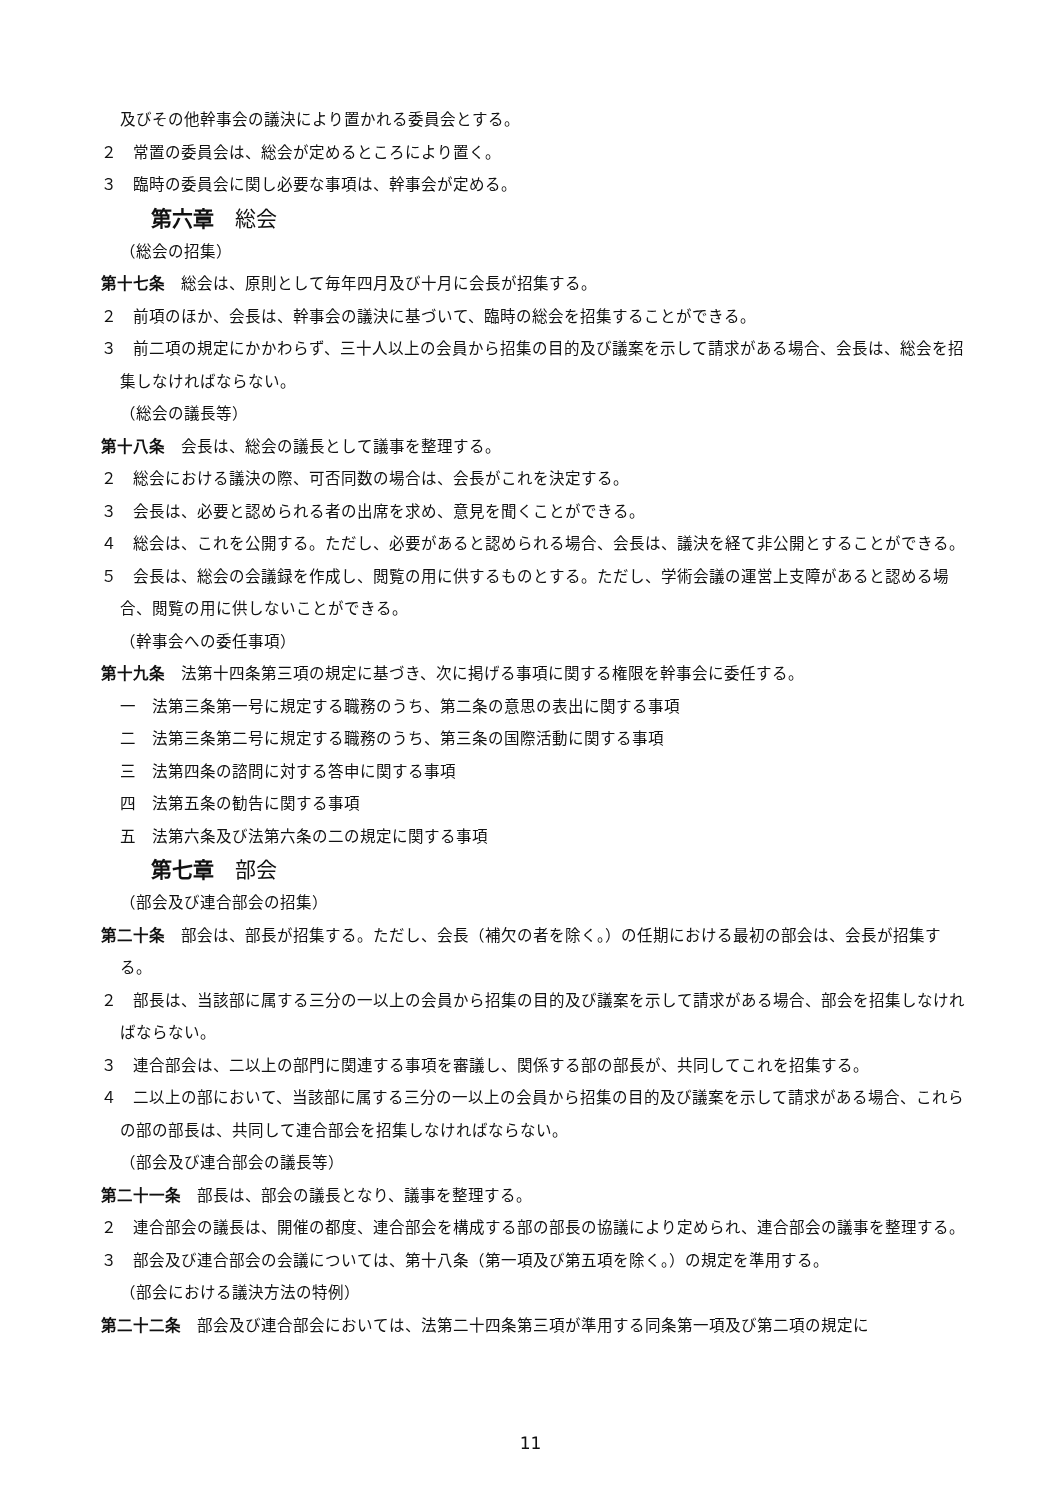及びその他幹事会の議決により置かれる委員会とする。
２　常置の委員会は、総会が定めるところにより置く。
３　臨時の委員会に関し必要な事項は、幹事会が定める。
第六章　総会
（総会の招集）
第十七条　総会は、原則として毎年四月及び十月に会長が招集する。
２　前項のほか、会長は、幹事会の議決に基づいて、臨時の総会を招集することができる。
３　前二項の規定にかかわらず、三十人以上の会員から招集の目的及び議案を示して請求がある場合、会長は、総会を招集しなければならない。
（総会の議長等）
第十八条　会長は、総会の議長として議事を整理する。
２　総会における議決の際、可否同数の場合は、会長がこれを決定する。
３　会長は、必要と認められる者の出席を求め、意見を聞くことができる。
４　総会は、これを公開する。ただし、必要があると認められる場合、会長は、議決を経て非公開とすることができる。
５　会長は、総会の会議録を作成し、閲覧の用に供するものとする。ただし、学術会議の運営上支障があると認める場合、閲覧の用に供しないことができる。
（幹事会への委任事項）
第十九条　法第十四条第三項の規定に基づき、次に掲げる事項に関する権限を幹事会に委任する。
一　法第三条第一号に規定する職務のうち、第二条の意思の表出に関する事項
二　法第三条第二号に規定する職務のうち、第三条の国際活動に関する事項
三　法第四条の諮問に対する答申に関する事項
四　法第五条の勧告に関する事項
五　法第六条及び法第六条の二の規定に関する事項
第七章　部会
（部会及び連合部会の招集）
第二十条　部会は、部長が招集する。ただし、会長（補欠の者を除く。）の任期における最初の部会は、会長が招集する。
２　部長は、当該部に属する三分の一以上の会員から招集の目的及び議案を示して請求がある場合、部会を招集しなければならない。
３　連合部会は、二以上の部門に関連する事項を審議し、関係する部の部長が、共同してこれを招集する。
４　二以上の部において、当該部に属する三分の一以上の会員から招集の目的及び議案を示して請求がある場合、これらの部の部長は、共同して連合部会を招集しなければならない。
（部会及び連合部会の議長等）
第二十一条　部長は、部会の議長となり、議事を整理する。
２　連合部会の議長は、開催の都度、連合部会を構成する部の部長の協議により定められ、連合部会の議事を整理する。
３　部会及び連合部会の会議については、第十八条（第一項及び第五項を除く。）の規定を準用する。
（部会における議決方法の特例）
第二十二条　部会及び連合部会においては、法第二十四条第三項が準用する同条第一項及び第二項の規定に
11